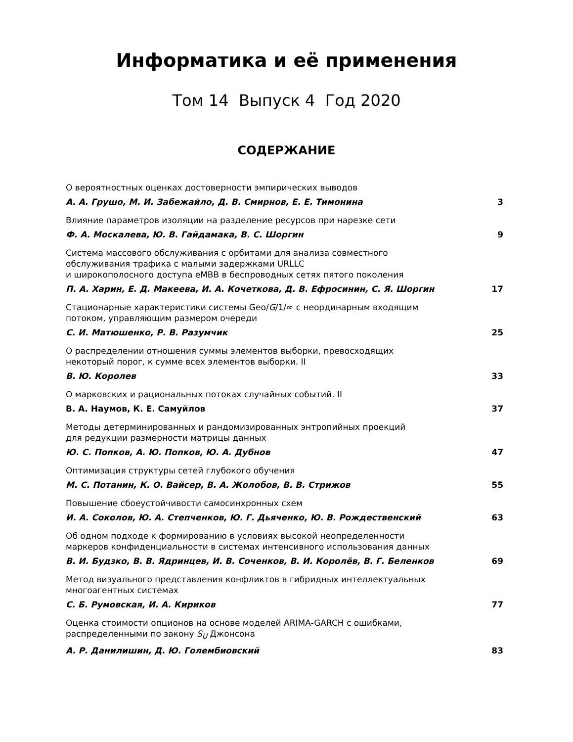Информатика и её применения
Том 14 Выпуск 4 Год 2020
СОДЕРЖАНИЕ
О вероятностных оценках достоверности эмпирических выводов
А. А. Грушо, М. И. Забежайло, Д. В. Смирнов, Е. Е. Тимонина 3
Влияние параметров изоляции на разделение ресурсов при нарезке сети
Ф. А. Москалева, Ю. В. Гайдамака, В. С. Шоргин 9
Система массового обслуживания с орбитами для анализа совместного
обслуживания трафика с малыми задержками URLLC
и широкополосного доступа eMBB в беспроводных сетях пятого поколения
П. А. Харин, Е. Д. Макеева, И. А. Кочеткова, Д. В. Ефросинин, С. Я. Шоргин 17
Стационарные характеристики системы Geo/G/1/∞ с неординарным входящим
потоком, управляющим размером очереди
С. И. Матюшенко, Р. В. Разумчик 25
О распределении отношения суммы элементов выборки, превосходящих
некоторый порог, к сумме всех элементов выборки. II
В. Ю. Королев 33
О марковских и рациональных потоках случайных событий. II
В. А. Наумов, К. Е. Самуйлов 37
Методы детерминированных и рандомизированных энтропийных проекций
для редукции размерности матрицы данных
Ю. С. Попков, А. Ю. Попков, Ю. А. Дубнов 47
Оптимизация структуры сетей глубокого обучения
М. С. Потанин, К. О. Вайсер, В. А. Жолобов, В. В. Стрижов 55
Повышение сбоеустойчивости самосинхронных схем
И. А. Соколов, Ю. А. Степченков, Ю. Г. Дьяченко, Ю. В. Рождественский 63
Об одном подходе к формированию в условиях высокой неопределенности
маркеров конфиденциальности в системах интенсивного использования данных
В. И. Будзко, В. В. Ядринцев, И. В. Соченков, В. И. Королёв, В. Г. Беленков 69
Метод визуального представления конфликтов в гибридных интеллектуальных
многоагентных системах
С. Б. Румовская, И. А. Кириков 77
Оценка стоимости опционов на основе моделей ARIMA-GARCH с ошибками,
распределенными по закону S<sub>U</sub> Джонсона
А. Р. Данилишин, Д. Ю. Голембиовский 83